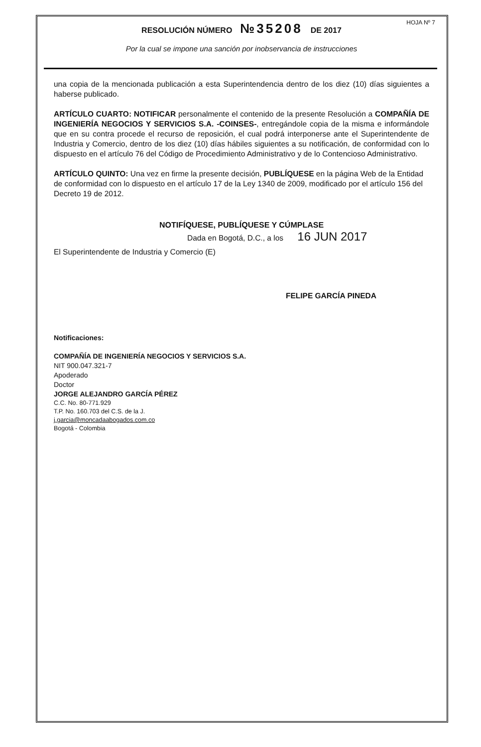RESOLUCIÓN NÚMERO №35208 DE 2017 HOJA Nº 7
Por la cual se impone una sanción por inobservancia de instrucciones
una copia de la mencionada publicación a esta Superintendencia dentro de los diez (10) días siguientes a haberse publicado.
ARTÍCULO CUARTO: NOTIFICAR personalmente el contenido de la presente Resolución a COMPAÑÍA DE INGENIERÍA NEGOCIOS Y SERVICIOS S.A. -COINSES-, entregándole copia de la misma e informándole que en su contra procede el recurso de reposición, el cual podrá interponerse ante el Superintendente de Industria y Comercio, dentro de los diez (10) días hábiles siguientes a su notificación, de conformidad con lo dispuesto en el artículo 76 del Código de Procedimiento Administrativo y de lo Contencioso Administrativo.
ARTÍCULO QUINTO: Una vez en firme la presente decisión, PUBLÍQUESE en la página Web de la Entidad de conformidad con lo dispuesto en el artículo 17 de la Ley 1340 de 2009, modificado por el artículo 156 del Decreto 19 de 2012.
NOTIFÍQUESE, PUBLÍQUESE Y CÚMPLASE
Dada en Bogotá, D.C., a los 16 JUN 2017
El Superintendente de Industria y Comercio (E)
FELIPE GARCÍA PINEDA
Notificaciones:
COMPAÑÍA DE INGENIERÍA NEGOCIOS Y SERVICIOS S.A.
NIT 900.047.321-7
Apoderado
Doctor
JORGE ALEJANDRO GARCÍA PÉREZ
C.C. No. 80-771.929
T.P. No. 160.703 del C.S. de la J.
j.garcia@moncadaabogados.com.co
Bogotá - Colombia